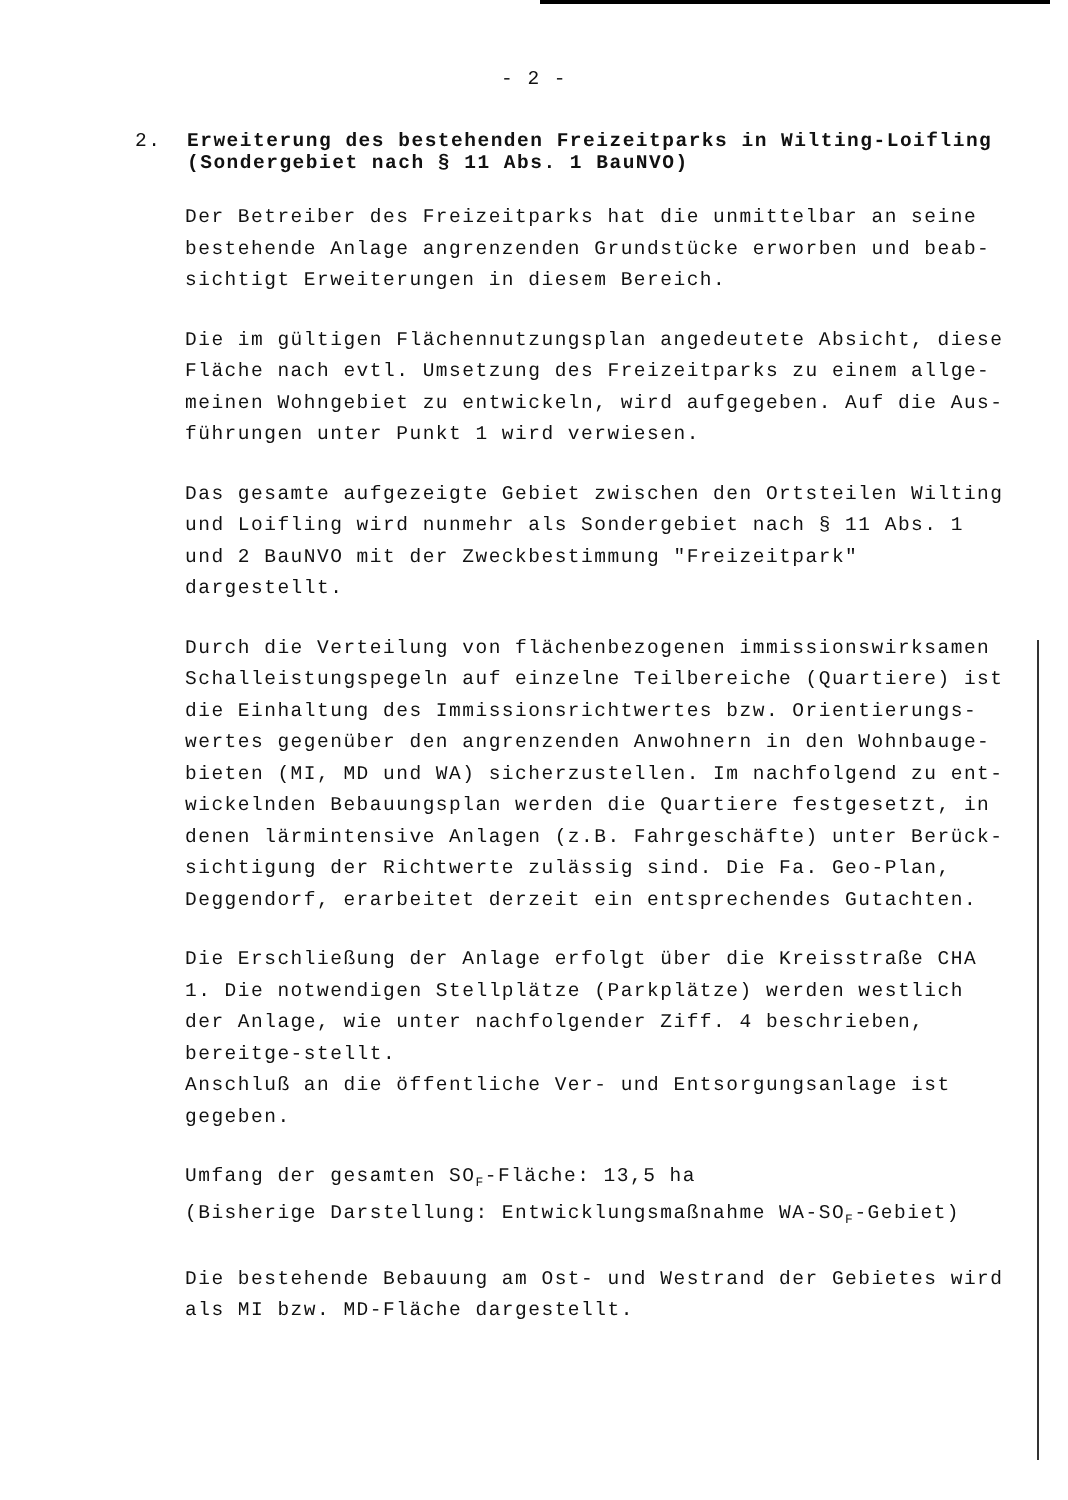- 2 -
2. Erweiterung des bestehenden Freizeitparks in Wilting-Loifling
(Sondergebiet nach § 11 Abs. 1 BauNVO)
Der Betreiber des Freizeitparks hat die unmittelbar an seine bestehende Anlage angrenzenden Grundstücke erworben und beab-sichtigt Erweiterungen in diesem Bereich.
Die im gültigen Flächennutzungsplan angedeutete Absicht, diese Fläche nach evtl. Umsetzung des Freizeitparks zu einem allge-meinen Wohngebiet zu entwickeln, wird aufgegeben. Auf die Aus-führungen unter Punkt 1 wird verwiesen.
Das gesamte aufgezeigte Gebiet zwischen den Ortsteilen Wilting und Loifling wird nunmehr als Sondergebiet nach § 11 Abs. 1 und 2 BauNVO mit der Zweckbestimmung "Freizeitpark" dargestellt.
Durch die Verteilung von flächenbezogenen immissionswirksamen Schalleistungspegeln auf einzelne Teilbereiche (Quartiere) ist die Einhaltung des Immissionsrichtwertes bzw. Orientierungs-wertes gegenüber den angrenzenden Anwohnern in den Wohnbauge-bieten (MI, MD und WA) sicherzustellen. Im nachfolgend zu ent-wickelnden Bebauungsplan werden die Quartiere festgesetzt, in denen lärmintensive Anlagen (z.B. Fahrgeschäfte) unter Berück-sichtigung der Richtwerte zulässig sind. Die Fa. Geo-Plan, Deggendorf, erarbeitet derzeit ein entsprechendes Gutachten.
Die Erschließung der Anlage erfolgt über die Kreisstraße CHA 1. Die notwendigen Stellplätze (Parkplätze) werden westlich der Anlage, wie unter nachfolgender Ziff. 4 beschrieben, bereitge-stellt.
Anschluß an die öffentliche Ver- und Entsorgungsanlage ist gegeben.
Umfang der gesamten SO<sub>F</sub>-Fläche: 13,5 ha
(Bisherige Darstellung: Entwicklungsmaßnahme WA-SO<sub>F</sub>-Gebiet)
Die bestehende Bebauung am Ost- und Westrand der Gebietes wird als MI bzw. MD-Fläche dargestellt.